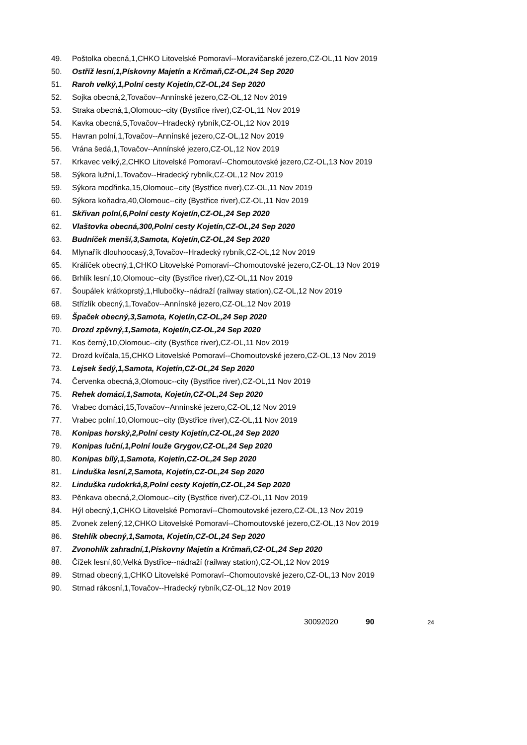49. Poštolka obecná,1,CHKO Litovelské Pomoraví--Moravičanské jezero,CZ-OL,11 Nov 2019
50. Ostříž lesní,1,Pískovny Majetín a Krčmaň,CZ-OL,24 Sep 2020
51. Raroh velký,1,Polní cesty Kojetín,CZ-OL,24 Sep 2020
52. Sojka obecná,2,Tovačov--Annínské jezero,CZ-OL,12 Nov 2019
53. Straka obecná,1,Olomouc--city (Bystřice river),CZ-OL,11 Nov 2019
54. Kavka obecná,5,Tovačov--Hradecký rybník,CZ-OL,12 Nov 2019
55. Havran polní,1,Tovačov--Annínské jezero,CZ-OL,12 Nov 2019
56. Vrána šedá,1,Tovačov--Annínské jezero,CZ-OL,12 Nov 2019
57. Krkavec velký,2,CHKO Litovelské Pomoraví--Chomoutovské jezero,CZ-OL,13 Nov 2019
58. Sýkora lužní,1,Tovačov--Hradecký rybník,CZ-OL,12 Nov 2019
59. Sýkora modřinka,15,Olomouc--city (Bystřice river),CZ-OL,11 Nov 2019
60. Sýkora koňadra,40,Olomouc--city (Bystřice river),CZ-OL,11 Nov 2019
61. Skřivan polní,6,Polní cesty Kojetín,CZ-OL,24 Sep 2020
62. Vlaštovka obecná,300,Polní cesty Kojetín,CZ-OL,24 Sep 2020
63. Budníček menší,3,Samota, Kojetín,CZ-OL,24 Sep 2020
64. Mlynařík dlouhoocasý,3,Tovačov--Hradecký rybník,CZ-OL,12 Nov 2019
65. Králíček obecný,1,CHKO Litovelské Pomoraví--Chomoutovské jezero,CZ-OL,13 Nov 2019
66. Brhlík lesní,10,Olomouc--city (Bystřice river),CZ-OL,11 Nov 2019
67. Šoupálek krátkoprstý,1,Hlubočky--nádraží (railway station),CZ-OL,12 Nov 2019
68. Střízlík obecný,1,Tovačov--Annínské jezero,CZ-OL,12 Nov 2019
69. Špaček obecný,3,Samota, Kojetín,CZ-OL,24 Sep 2020
70. Drozd zpěvný,1,Samota, Kojetín,CZ-OL,24 Sep 2020
71. Kos černý,10,Olomouc--city (Bystřice river),CZ-OL,11 Nov 2019
72. Drozd kvíčala,15,CHKO Litovelské Pomoraví--Chomoutovské jezero,CZ-OL,13 Nov 2019
73. Lejsek šedý,1,Samota, Kojetín,CZ-OL,24 Sep 2020
74. Červenka obecná,3,Olomouc--city (Bystřice river),CZ-OL,11 Nov 2019
75. Rehek domácí,1,Samota, Kojetín,CZ-OL,24 Sep 2020
76. Vrabec domácí,15,Tovačov--Annínské jezero,CZ-OL,12 Nov 2019
77. Vrabec polní,10,Olomouc--city (Bystřice river),CZ-OL,11 Nov 2019
78. Konipas horský,2,Polní cesty Kojetín,CZ-OL,24 Sep 2020
79. Konipas luční,1,Polní louže Grygov,CZ-OL,24 Sep 2020
80. Konipas bílý,1,Samota, Kojetín,CZ-OL,24 Sep 2020
81. Linduška lesní,2,Samota, Kojetín,CZ-OL,24 Sep 2020
82. Linduška rudokrká,8,Polní cesty Kojetín,CZ-OL,24 Sep 2020
83. Pěnkava obecná,2,Olomouc--city (Bystřice river),CZ-OL,11 Nov 2019
84. Hýl obecný,1,CHKO Litovelské Pomoraví--Chomoutovské jezero,CZ-OL,13 Nov 2019
85. Zvonek zelený,12,CHKO Litovelské Pomoraví--Chomoutovské jezero,CZ-OL,13 Nov 2019
86. Stehlík obecný,1,Samota, Kojetín,CZ-OL,24 Sep 2020
87. Zvonohlík zahradní,1,Pískovny Majetín a Krčmaň,CZ-OL,24 Sep 2020
88. Čížek lesní,60,Velká Bystřice--nádraží (railway station),CZ-OL,12 Nov 2019
89. Strnad obecný,1,CHKO Litovelské Pomoraví--Chomoutovské jezero,CZ-OL,13 Nov 2019
90. Strnad rákosní,1,Tovačov--Hradecký rybník,CZ-OL,12 Nov 2019
30092020 90 24